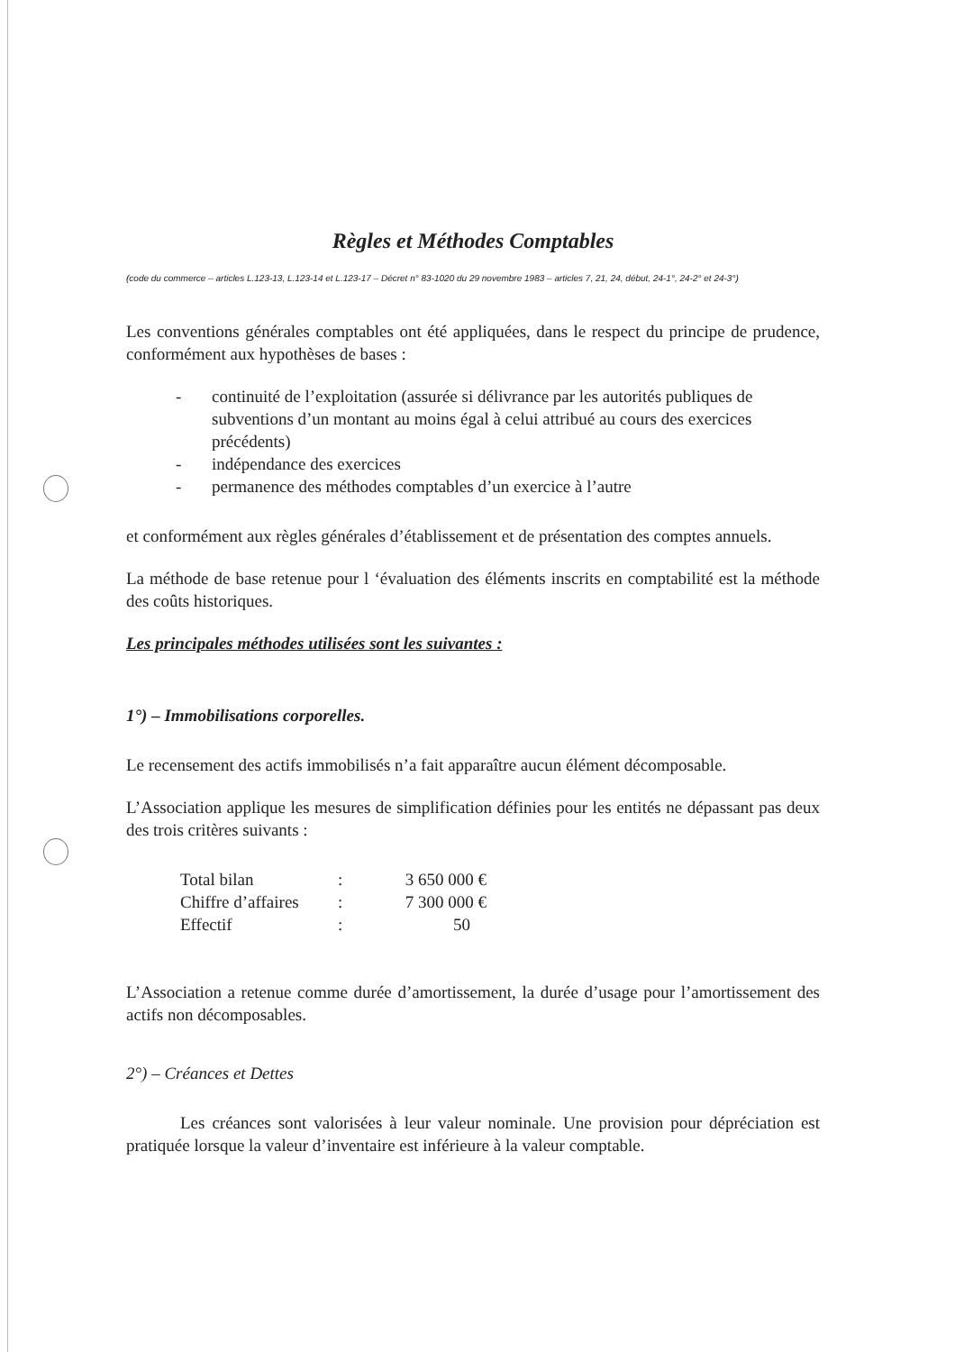Règles et Méthodes Comptables
(code du commerce – articles L.123-13, L.123-14 et L.123-17 – Décret n° 83-1020 du 29 novembre 1983 – articles 7, 21, 24, début, 24-1°, 24-2° et 24-3°)
Les conventions générales comptables ont été appliquées, dans le respect du principe de prudence, conformément aux hypothèses de bases :
- continuité de l’exploitation (assurée si délivrance par les autorités publiques de subventions d’un montant au moins égal à celui attribué au cours des exercices précédents)
- indépendance des exercices
- permanence des méthodes comptables d’un exercice à l’autre
et conformément aux règles générales d’établissement et de présentation des comptes annuels.
La méthode de base retenue pour l ‘évaluation des éléments inscrits en comptabilité est la méthode des coûts historiques.
Les principales méthodes utilisées sont les suivantes :
1°) – Immobilisations corporelles.
Le recensement des actifs immobilisés n’a fait apparaître aucun élément décomposable.
L’Association applique les mesures de simplification définies pour les entités ne dépassant pas deux des trois critères suivants :
| Total bilan | : | 3 650 000 € |
| Chiffre d’affaires | : | 7 300 000 € |
| Effectif | : | 50 |
L’Association a retenue comme durée d’amortissement, la durée d’usage pour l’amortissement des actifs non décomposables.
2°) – Créances et Dettes
Les créances sont valorisées à leur valeur nominale. Une provision pour dépréciation est pratiquée lorsque la valeur d’inventaire est inférieure à la valeur comptable.